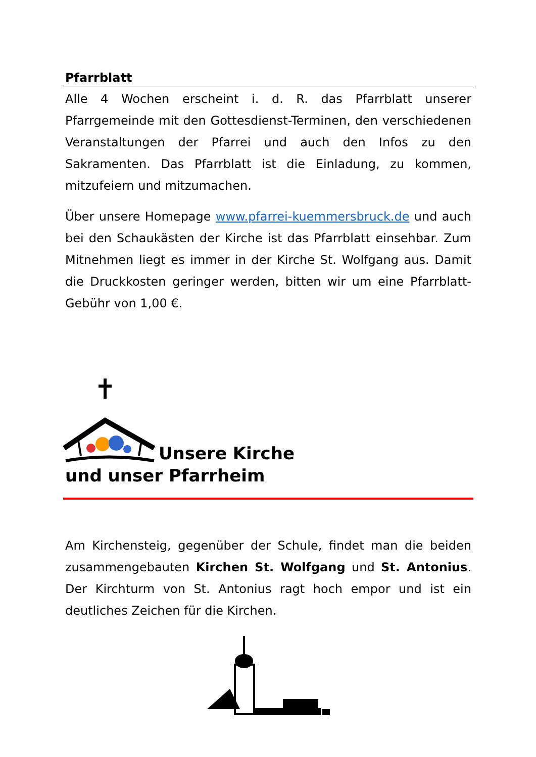Pfarrblatt
Alle 4 Wochen erscheint i. d. R. das Pfarrblatt unserer Pfarrgemeinde mit den Gottesdienst-Terminen, den verschiedenen Veranstaltungen der Pfarrei und auch den Infos zu den Sakramenten. Das Pfarrblatt ist die Einladung, zu kommen, mitzufeiern und mitzumachen.
Über unsere Homepage www.pfarrei-kuemmersbruck.de und auch bei den Schaukästen der Kirche ist das Pfarrblatt einsehbar. Zum Mitnehmen liegt es immer in der Kirche St. Wolfgang aus. Damit die Druckkosten geringer werden, bitten wir um eine Pfarrblatt-Gebühr von 1,00 €.
Unsere Kirche
und unser Pfarrheim
Am Kirchensteig, gegenüber der Schule, findet man die beiden zusammengebauten Kirchen St. Wolfgang und St. Antonius. Der Kirchturm von St. Antonius ragt hoch empor und ist ein deutliches Zeichen für die Kirchen.